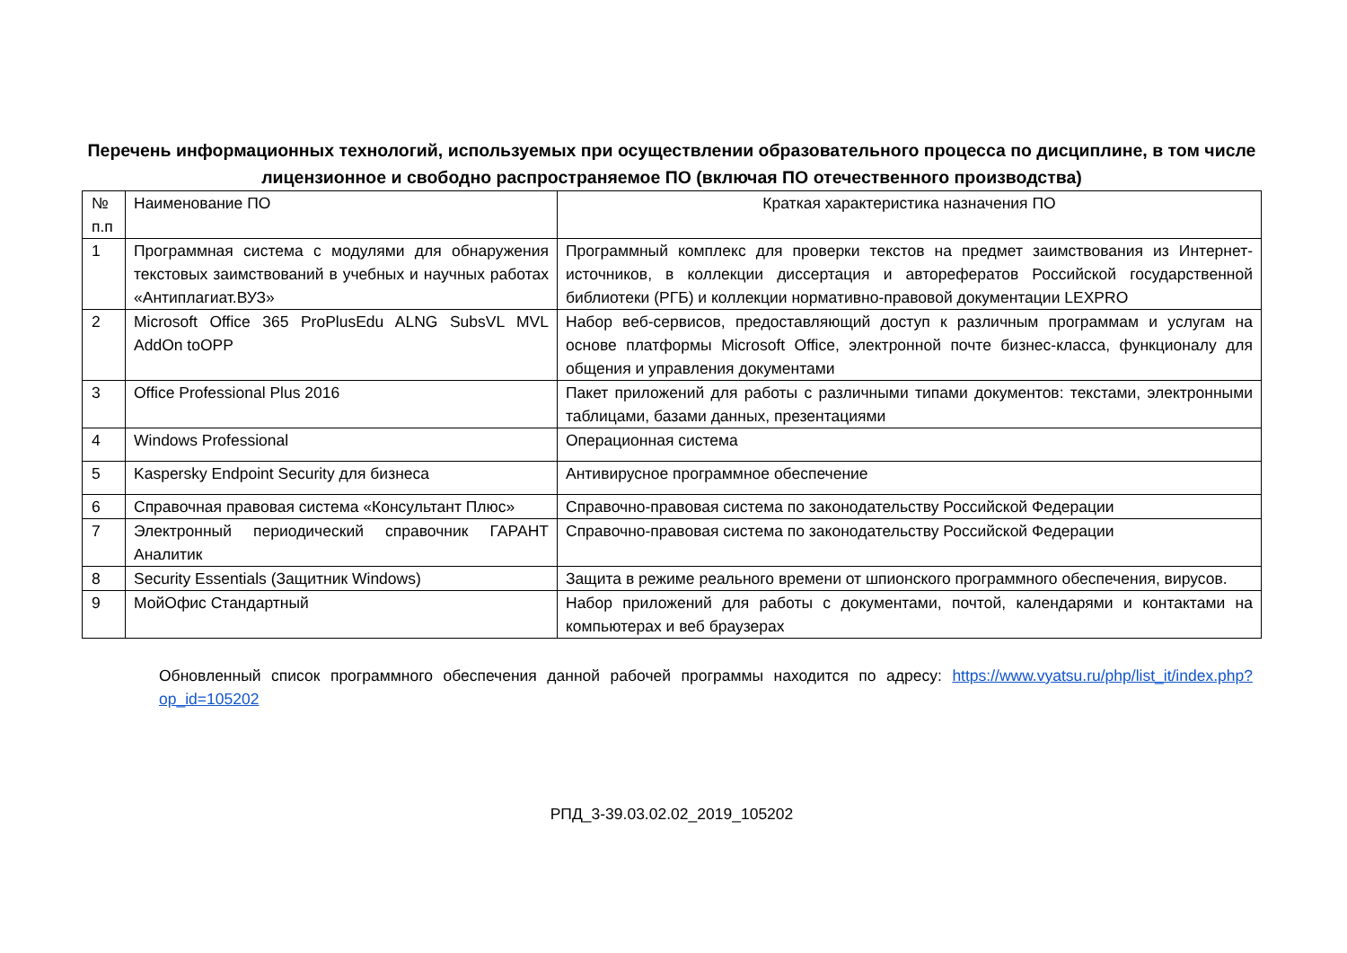Перечень информационных технологий, используемых при осуществлении образовательного процесса по дисциплине, в том числе лицензионное и свободно распространяемое ПО (включая ПО отечественного производства)
| № п.п | Наименование ПО | Краткая характеристика назначения ПО |
| 1 | Программная система с модулями для обнаружения текстовых заимствований в учебных и научных работах «Антиплагиат.ВУЗ» | Программный комплекс для проверки текстов на предмет заимствования из Интернет-источников, в коллекции диссертация и авторефератов Российской государственной библиотеки (РГБ) и коллекции нормативно-правовой документации LEXPRO |
| 2 | Microsoft Office 365 ProPlusEdu ALNG SubsVL MVL AddOn toOPP | Набор веб-сервисов, предоставляющий доступ к различным программам и услугам на основе платформы Microsoft Office, электронной почте бизнес-класса, функционалу для общения и управления документами |
| 3 | Office Professional Plus 2016 | Пакет приложений для работы с различными типами документов: текстами, электронными таблицами, базами данных, презентациями |
| 4 | Windows Professional | Операционная система |
| 5 | Kaspersky Endpoint Security для бизнеса | Антивирусное программное обеспечение |
| 6 | Справочная правовая система «Консультант Плюс» | Справочно-правовая система по законодательству Российской Федерации |
| 7 | Электронный периодический справочник ГАРАНТ Аналитик | Справочно-правовая система по законодательству Российской Федерации |
| 8 | Security Essentials (Защитник Windows) | Защита в режиме реального времени от шпионского программного обеспечения, вирусов. |
| 9 | МойОфис Стандартный | Набор приложений для работы с документами, почтой, календарями и контактами на компьютерах и веб браузерах |
Обновленный список программного обеспечения данной рабочей программы находится по адресу: https://www.vyatsu.ru/php/list_it/index.php?op_id=105202
РПД_3-39.03.02.02_2019_105202